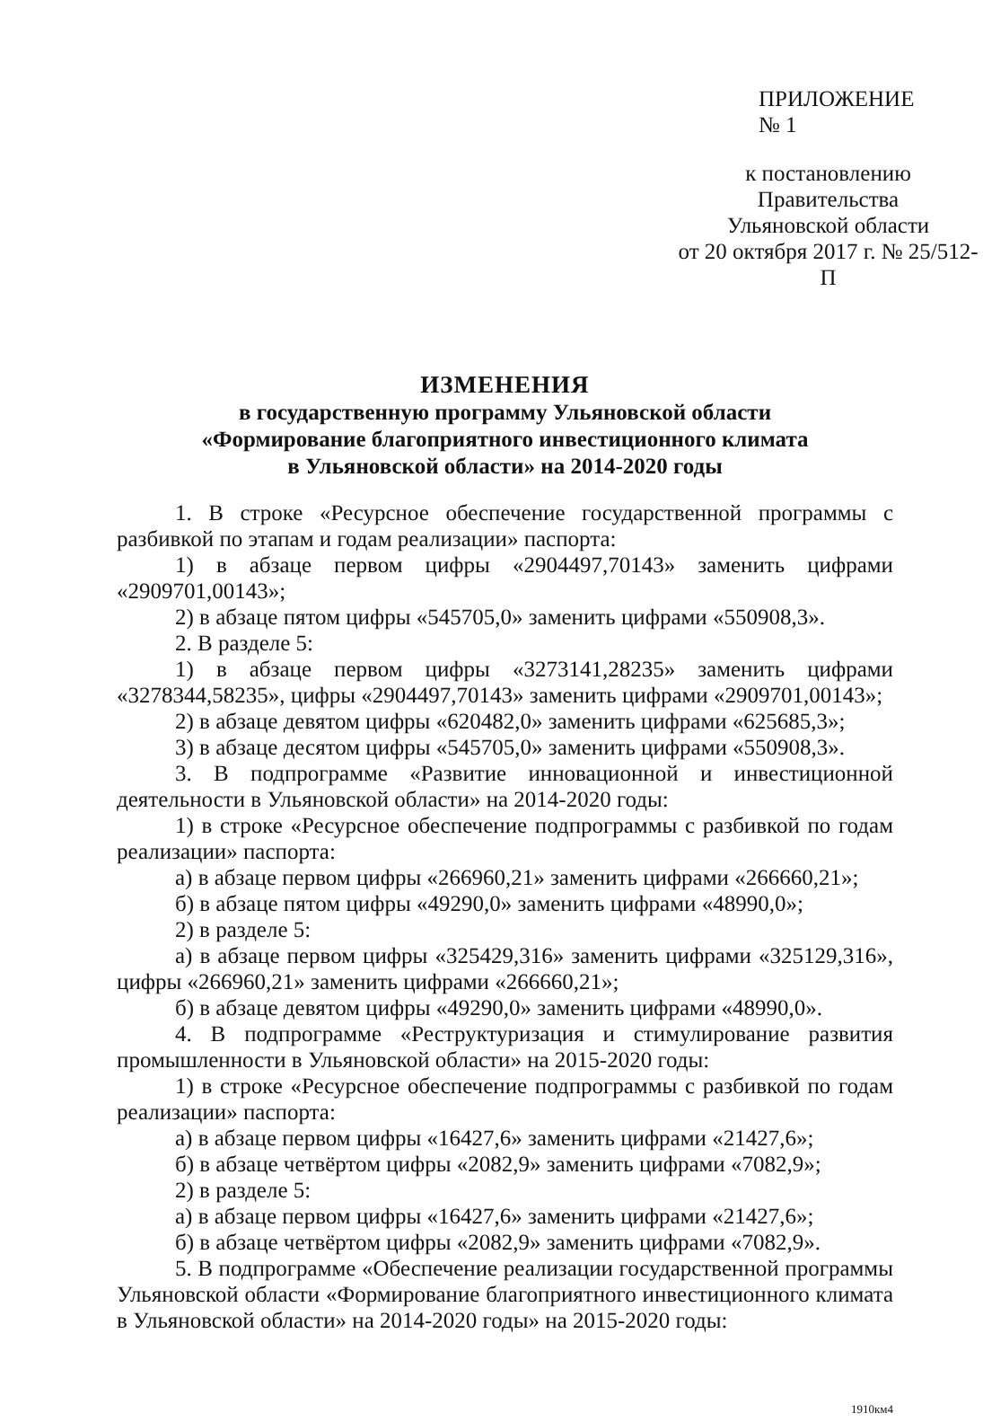ПРИЛОЖЕНИЕ № 1
к постановлению Правительства
Ульяновской области
от 20 октября 2017 г. № 25/512-П
ИЗМЕНЕНИЯ
в государственную программу Ульяновской области
«Формирование благоприятного инвестиционного климата
в Ульяновской области» на 2014-2020 годы
1. В строке «Ресурсное обеспечение государственной программы с разбивкой по этапам и годам реализации» паспорта:
1) в абзаце первом цифры «2904497,70143» заменить цифрами «2909701,00143»;
2) в абзаце пятом цифры «545705,0» заменить цифрами «550908,3».
2. В разделе 5:
1) в абзаце первом цифры «3273141,28235» заменить цифрами «3278344,58235», цифры «2904497,70143» заменить цифрами «2909701,00143»;
2) в абзаце девятом цифры «620482,0» заменить цифрами «625685,3»;
3) в абзаце десятом цифры «545705,0» заменить цифрами «550908,3».
3. В подпрограмме «Развитие инновационной и инвестиционной деятельности в Ульяновской области» на 2014-2020 годы:
1) в строке «Ресурсное обеспечение подпрограммы с разбивкой по годам реализации» паспорта:
а) в абзаце первом цифры «266960,21» заменить цифрами «266660,21»;
б) в абзаце пятом цифры «49290,0» заменить цифрами «48990,0»;
2) в разделе 5:
а) в абзаце первом цифры «325429,316» заменить цифрами «325129,316», цифры «266960,21» заменить цифрами «266660,21»;
б) в абзаце девятом цифры «49290,0» заменить цифрами «48990,0».
4. В подпрограмме «Реструктуризация и стимулирование развития промышленности в Ульяновской области» на 2015-2020 годы:
1) в строке «Ресурсное обеспечение подпрограммы с разбивкой по годам реализации» паспорта:
а) в абзаце первом цифры «16427,6» заменить цифрами «21427,6»;
б) в абзаце четвёртом цифры «2082,9» заменить цифрами «7082,9»;
2) в разделе 5:
а) в абзаце первом цифры «16427,6» заменить цифрами «21427,6»;
б) в абзаце четвёртом цифры «2082,9» заменить цифрами «7082,9».
5. В подпрограмме «Обеспечение реализации государственной программы Ульяновской области «Формирование благоприятного инвестиционного климата в Ульяновской области» на 2014-2020 годы» на 2015-2020 годы:
1910км4